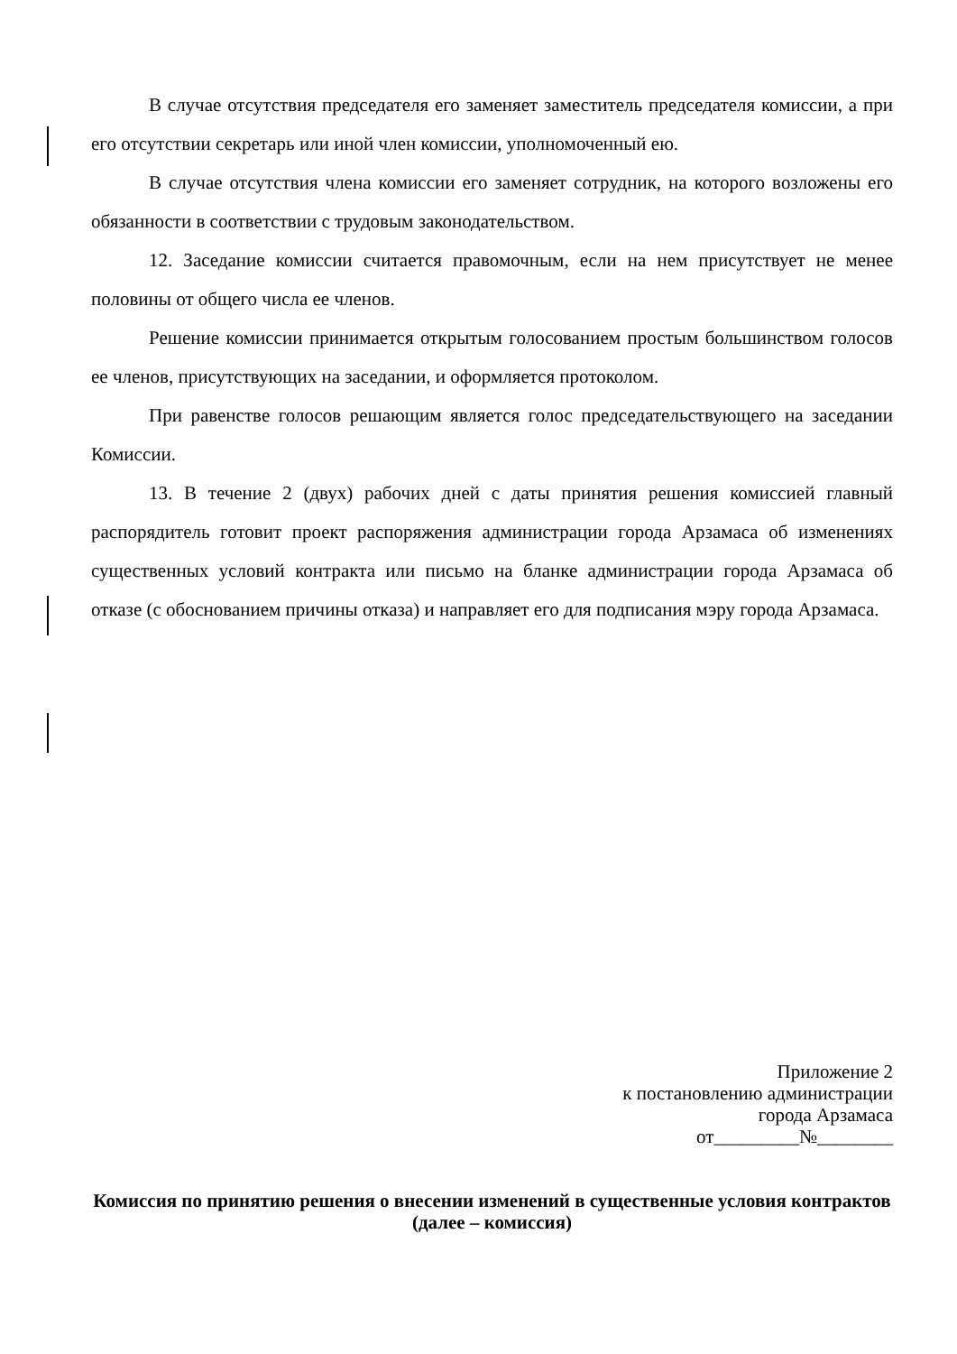В случае отсутствия председателя его заменяет заместитель председателя комиссии, а при его отсутствии секретарь или иной член комиссии, уполномоченный ею.
В случае отсутствия члена комиссии его заменяет сотрудник, на которого возложены его обязанности в соответствии с трудовым законодательством.
12. Заседание комиссии считается правомочным, если на нем присутствует не менее половины от общего числа ее членов.
Решение комиссии принимается открытым голосованием простым большинством голосов ее членов, присутствующих на заседании, и оформляется протоколом.
При равенстве голосов решающим является голос председательствующего на заседании Комиссии.
13. В течение 2 (двух) рабочих дней с даты принятия решения комиссией главный распорядитель готовит проект распоряжения администрации города Арзамаса об изменениях существенных условий контракта или письмо на бланке администрации города Арзамаса об отказе (с обоснованием причины отказа) и направляет его для подписания мэру города Арзамаса.
Приложение 2
к постановлению администрации
города Арзамаса
от_________№________
Комиссия по принятию решения о внесении изменений в существенные условия контрактов
(далее – комиссия)